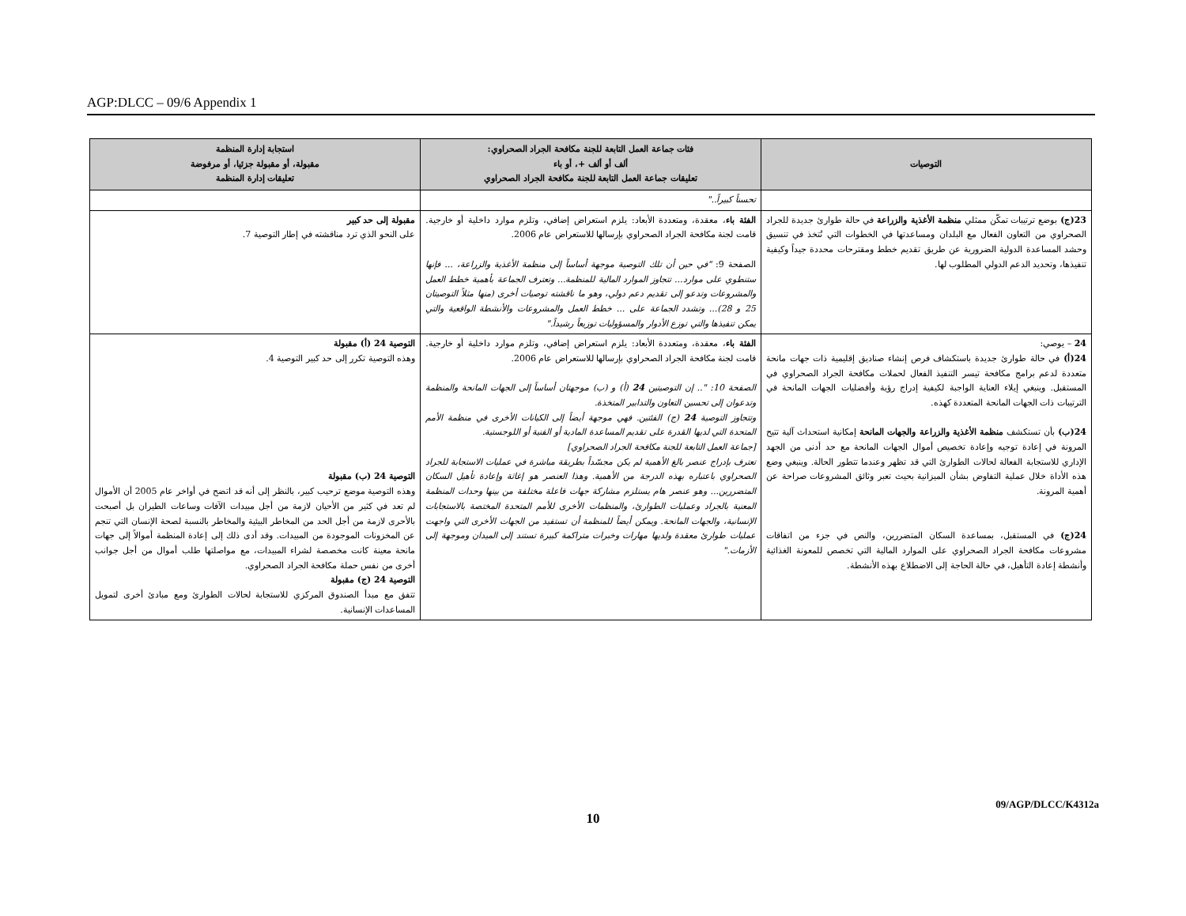AGP:DLCC – 09/6 Appendix 1
| التوصيات | فئات جماعة العمل التابعة للجنة مكافحة الجراد الصحراوي: ألف أو ألف +، أو باء تعليقات جماعة العمل التابعة للجنة مكافحة الجراد الصحراوي | استجابة إدارة المنظمة مقبولة، أو مقبولة جزئيا، أو مرفوضة تعليقات إدارة المنظمة |
| --- | --- | --- |
| | تحسناً كبيراً.." | |
| 23(ج) بوضع ترتيبات تمكّن ممثلي منظمة الأغذية والزراعة في حالة طوارئ جديدة للجراد الصحراوي من التعاون الفعال مع البلدان ومساعدتها في الخطوات التي تُتخذ في تنسيق وحشد المساعدة الدولية الضرورية عن طريق تقديم خطط ومقترحات محددة جيداً وكيفية تنفيذها، وتحديد الدعم الدولي المطلوب لها. | الفئة باء ، معقدة، ومتعددة الأبعاد: يلزم استعراض إضافي، وتلزم موارد داخلية أو خارجية. قامت لجنة مكافحة الجراد الصحراوي بإرسالها للاستعراض عام 2006. الصفحة 9: "في حين أن تلك التوصية موجهة أساساً إلى منظمة الأغذية والزراعة، ... فإنها ستنطوي على موارد... تتجاوز الموارد المالية للمنظمة... وتعترف الجماعة بأهمية خطط العمل والمشروعات وتدعو إلى تقديم دعم دولي، وهو ما ناقشته توصيات أخرى (منها مثلاً التوصيتان 25 و 28)... وتشدد الجماعة على ... خطط العمل والمشروعات والأنشطة الواقعية والتي يمكن تنفيذها والتي توزع الأدوار والمسؤوليات توزيعاً رشيداً." | مقبولة إلى حد كبير على النحو الذي ترد مناقشته في إطار التوصية 7. |
| 24 – يوصي: 24(أ) في حالة طوارئ جديدة باستكشاف فرص إنشاء صناديق إقليمية ذات جهات مانحة متعددة لدعم برامج مكافحة تيسر التنفيذ الفعال لحملات مكافحة الجراد الصحراوي في المستقبل. وينبغي إيلاء العناية الواجبة لكيفية إدراج رؤية وأفضليات الجهات المانحة في الترتيبات ذات الجهات المانحة المتعددة كهذه. 24(ب) بأن تستكشف منظمة الأغذية والزراعة والجهات المانحة إمكانية استحداث آلية تتيح المرونة في إعادة توجيه وإعادة تخصيص أموال الجهات المانحة مع حد أدنى من الجهد الإداري للاستجابة الفعالة لحالات الطوارئ التي قد تظهر وعندما تتطور الحالة. وينبغي وضع هذه الأداة خلال عملية التفاوض بشأن الميزانية بحيث تعبر وثائق المشروعات صراحة عن أهمية المرونة. 24(ج) في المستقبل، بمساعدة السكان المتضررين، والنص في جزء من اتفاقات مشروعات مكافحة الجراد الصحراوي على الموارد المالية التي تخصص للمعونة الغذائية وأنشطة إعادة التأهيل، في حالة الحاجة إلى الاضطلاع بهذه الأنشطة. | الفئة باء ، معقدة، ومتعددة الأبعاد: يلزم استعراض إضافي، وتلزم موارد داخلية أو خارجية. قامت لجنة مكافحة الجراد الصحراوي بإرسالها للاستعراض عام 2006. الصفحة 10: ".. إن التوصيتين 24 (أ) و (ب) موجهتان أساساً إلى الجهات المانحة والمنظمة وتدعوان إلى تحسين التعاون والتدابير المتخذة. وتتجاوز التوصية 24 (ج) الفئتين. فهي موجهة أيضاً إلى الكيانات الأخرى في منظمة الأمم المتحدة التي لديها القدرة على تقديم المساعدة المادية أو الفنية أو اللوجستية. [جماعة العمل التابعة للجنة مكافحة الجراد الصحراوي] تعترف بإدراج عنصر بالغ الأهمية لم يكن مجسّداً بطريقة مباشرة في عمليات الاستجابة للجراد الصحراوي باعتباره بهذه الدرجة من الأهمية. وهذا العنصر هو إغاثة وإعادة تأهيل السكان المتضررين... وهو عنصر هام يستلزم مشاركة جهات فاعلة مختلفة من بينها وحدات المنظمة المعنية بالجراد وعمليات الطوارئ، والمنظمات الأخرى للأمم المتحدة المختصة بالاستجابات الإنسانية، والجهات المانحة. ويمكن أيضاً للمنظمة أن تستفيد من الجهات الأخرى التي واجهت عمليات طوارئ معقدة ولديها مهارات وخبرات متراكمة كبيرة تستند إلى الميدان وموجهة إلى الأزمات." | التوصية 24 (أ) مقبولة وهذه التوصية تكرر إلى حد كبير التوصية 4. التوصية 24 (ب) مقبولة وهذه التوصية موضع ترحيب كبير، بالنظر إلى أنه قد اتضح في أواخر عام 2005 أن الأموال لم تعد في كثير من الأحيان لازمة من أجل مبيدات الآفات وساعات الطيران بل أصبحت بالأحرى لازمة من أجل الحد من المخاطر البيئية والمخاطر بالنسبة لصحة الإنسان التي تنجم عن المخزونات الموجودة من المبيدات. وقد أدى ذلك إلى إعادة المنظمة أموالاً إلى جهات مانحة معينة كانت مخصصة لشراء المبيدات، مع مواصلتها طلب أموال من أجل جوانب أخرى من نفس حملة مكافحة الجراد الصحراوي. التوصية 24 (ج) مقبولة تتفق مع مبدأ الصندوق المركزي للاستجابة لحالات الطوارئ ومع مبادئ أخرى لتمويل المساعدات الإنسانية. |
09/AGP/DLCC/K4312a
10